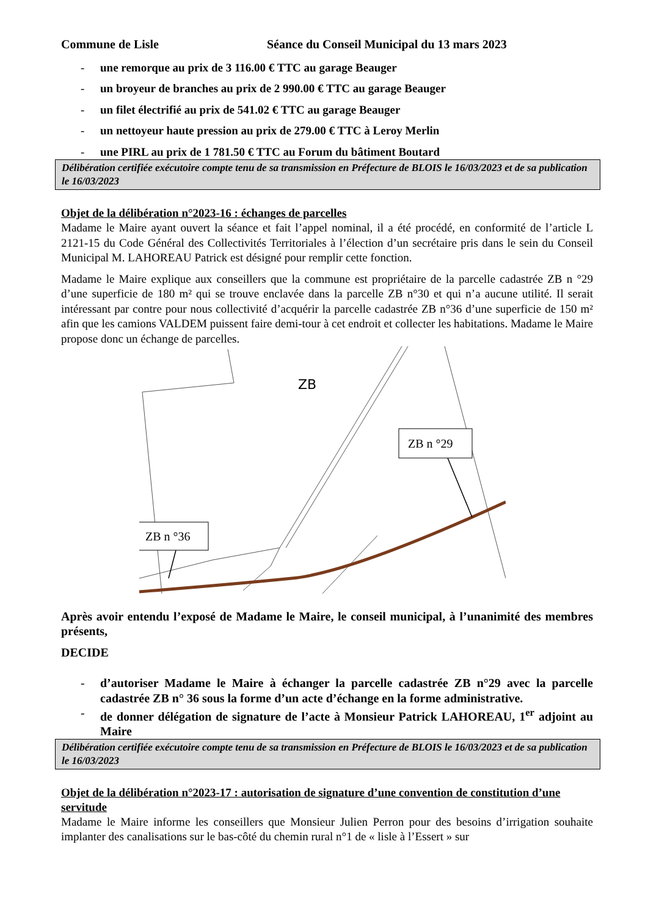Commune de Lisle Séance du Conseil Municipal du 13 mars 2023
- une remorque au prix de 3 116.00 € TTC au garage Beauger
- un broyeur de branches au prix de 2 990.00 € TTC au garage Beauger
- un filet électrifié au prix de 541.02 € TTC au garage Beauger
- un nettoyeur haute pression au prix de 279.00 € TTC à Leroy Merlin
- une PIRL au prix de 1 781.50 € TTC au Forum du bâtiment Boutard
Délibération certifiée exécutoire compte tenu de sa transmission en Préfecture de BLOIS le 16/03/2023 et de sa publication le 16/03/2023
Objet de la délibération n°2023-16 : échanges de parcelles
Madame le Maire ayant ouvert la séance et fait l’appel nominal, il a été procédé, en conformité de l’article L 2121-15 du Code Général des Collectivités Territoriales à l’élection d’un secrétaire pris dans le sein du Conseil Municipal M. LAHOREAU Patrick est désigné pour remplir cette fonction.
Madame le Maire explique aux conseillers que la commune est propriétaire de la parcelle cadastrée ZB n °29 d’une superficie de 180 m² qui se trouve enclavée dans la parcelle ZB n°30 et qui n’a aucune utilité. Il serait intéressant par contre pour nous collectivité d’acquérir la parcelle cadastrée ZB n°36 d’une superficie de 150 m² afin que les camions VALDEM puissent faire demi-tour à cet endroit et collecter les habitations. Madame le Maire propose donc un échange de parcelles.
ZB n °29
ZB n °36
ZB
Après avoir entendu l’exposé de Madame le Maire, le conseil municipal, à l’unanimité des membres présents,
DECIDE
- d’autoriser Madame le Maire à échanger la parcelle cadastrée ZB n°29 avec la parcelle cadastrée ZB n° 36 sous la forme d’un acte d’échange en la forme administrative.
- de donner délégation de signature de l’acte à Monsieur Patrick LAHOREAU, 1<sup>er</sup> adjoint au Maire
Délibération certifiée exécutoire compte tenu de sa transmission en Préfecture de BLOIS le 16/03/2023 et de sa publication le 16/03/2023
Objet de la délibération n°2023-17 : autorisation de signature d’une convention de constitution d’une servitude
Madame le Maire informe les conseillers que Monsieur Julien Perron pour des besoins d’irrigation souhaite implanter des canalisations sur le bas-côté du chemin rural n°1 de « lisle à l’Essert » sur